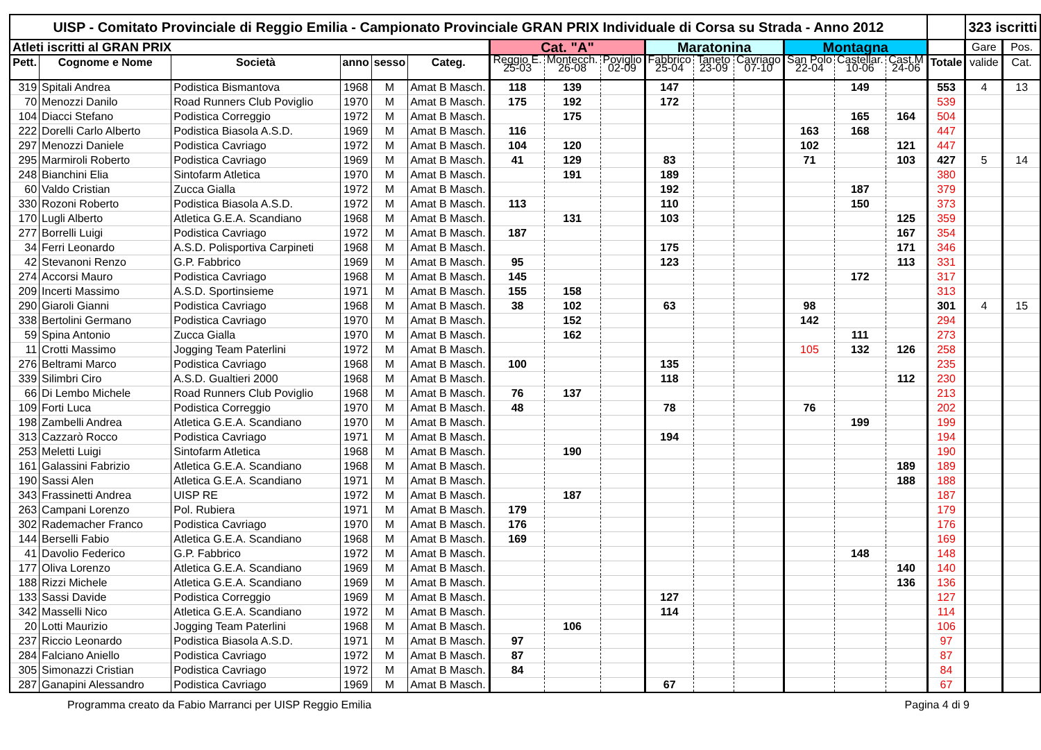| UISP - Comitato Provinciale di Reggio Emilia - Campionato Provinciale GRAN PRIX Individuale di Corsa su Strada - Anno 2012 | | | | | | | | | | | | | | | | 323 iscritti | |
| Atleti iscritti al GRAN PRIX | | | | | | Cat. "A" | | | Maratonina | | | Montagna | | | | Gare | Pos. |
| Pett. | Cognome e Nome | Società | anno | sesso | Categ. | Reggio E. 25-03 | Montecch. 26-08 | Poviglio 02-09 | Fabbrico 25-04 | Taneto 23-09 | Cavriago 07-10 | San Polo 22-04 | Castellar. 10-06 | Cast.M 24-06 | Totale | valide | Cat. |
| 319 | Spitali Andrea | Podistica Bismantova | 1968 | M | Amat B Masch. | 118 | 139 | | 147 | | | | 149 | | 553 | 4 | 13 |
| 70 | Menozzi Danilo | Road Runners Club Poviglio | 1970 | M | Amat B Masch. | 175 | 192 | | 172 | | | | | | 539 | | |
| 104 | Diacci Stefano | Podistica Correggio | 1972 | M | Amat B Masch. | | 175 | | | | | | 165 | 164 | 504 | | |
| 222 | Dorelli Carlo Alberto | Podistica Biasola A.S.D. | 1969 | M | Amat B Masch. | 116 | | | | | | 163 | 168 | | 447 | | |
| 297 | Menozzi Daniele | Podistica Cavriago | 1972 | M | Amat B Masch. | 104 | 120 | | | | | 102 | | 121 | 447 | | |
| 295 | Marmiroli Roberto | Podistica Cavriago | 1969 | M | Amat B Masch. | 41 | 129 | | 83 | | | 71 | | 103 | 427 | 5 | 14 |
| 248 | Bianchini Elia | Sintofarm Atletica | 1970 | M | Amat B Masch. | | 191 | | 189 | | | | | | 380 | | |
| 60 | Valdo Cristian | Zucca Gialla | 1972 | M | Amat B Masch. | | | | 192 | | | | 187 | | 379 | | |
| 330 | Rozoni Roberto | Podistica Biasola A.S.D. | 1972 | M | Amat B Masch. | 113 | | | 110 | | | | 150 | | 373 | | |
| 170 | Lugli Alberto | Atletica G.E.A. Scandiano | 1968 | M | Amat B Masch. | | 131 | | 103 | | | | | 125 | 359 | | |
| 277 | Borrelli Luigi | Podistica Cavriago | 1972 | M | Amat B Masch. | 187 | | | | | | | | 167 | 354 | | |
| 34 | Ferri Leonardo | A.S.D. Polisportiva Carpineti | 1968 | M | Amat B Masch. | | | | 175 | | | | | 171 | 346 | | |
| 42 | Stevanoni Renzo | G.P. Fabbrico | 1969 | M | Amat B Masch. | 95 | | | 123 | | | | | 113 | 331 | | |
| 274 | Accorsi Mauro | Podistica Cavriago | 1968 | M | Amat B Masch. | 145 | | | | | | | 172 | | 317 | | |
| 209 | Incerti Massimo | A.S.D. Sportinsieme | 1971 | M | Amat B Masch. | 155 | 158 | | | | | | | | 313 | | |
| 290 | Giaroli Gianni | Podistica Cavriago | 1968 | M | Amat B Masch. | 38 | 102 | | 63 | | | 98 | | | 301 | 4 | 15 |
| 338 | Bertolini Germano | Podistica Cavriago | 1970 | M | Amat B Masch. | | 152 | | | | | 142 | | | 294 | | |
| 59 | Spina Antonio | Zucca Gialla | 1970 | M | Amat B Masch. | | 162 | | | | | | 111 | | 273 | | |
| 11 | Crotti Massimo | Jogging Team Paterlini | 1972 | M | Amat B Masch. | | | | | | | 105 | 132 | 126 | 258 | | |
| 276 | Beltrami Marco | Podistica Cavriago | 1968 | M | Amat B Masch. | 100 | | | 135 | | | | | | 235 | | |
| 339 | Silimbri Ciro | A.S.D. Gualtieri 2000 | 1968 | M | Amat B Masch. | | | | 118 | | | | | 112 | 230 | | |
| 66 | Di Lembo Michele | Road Runners Club Poviglio | 1968 | M | Amat B Masch. | 76 | 137 | | | | | | | | 213 | | |
| 109 | Forti Luca | Podistica Correggio | 1970 | M | Amat B Masch. | 48 | | | 78 | | | 76 | | | 202 | | |
| 198 | Zambelli Andrea | Atletica G.E.A. Scandiano | 1970 | M | Amat B Masch. | | | | | | | | 199 | | 199 | | |
| 313 | Cazzarò Rocco | Podistica Cavriago | 1971 | M | Amat B Masch. | | | | 194 | | | | | | 194 | | |
| 253 | Meletti Luigi | Sintofarm Atletica | 1968 | M | Amat B Masch. | | 190 | | | | | | | | 190 | | |
| 161 | Galassini Fabrizio | Atletica G.E.A. Scandiano | 1968 | M | Amat B Masch. | | | | | | | | | 189 | 189 | | |
| 190 | Sassi Alen | Atletica G.E.A. Scandiano | 1971 | M | Amat B Masch. | | | | | | | | | 188 | 188 | | |
| 343 | Frassinetti Andrea | UISP RE | 1972 | M | Amat B Masch. | | 187 | | | | | | | | 187 | | |
| 263 | Campani Lorenzo | Pol. Rubiera | 1971 | M | Amat B Masch. | 179 | | | | | | | | | 179 | | |
| 302 | Rademacher Franco | Podistica Cavriago | 1970 | M | Amat B Masch. | 176 | | | | | | | | | 176 | | |
| 144 | Berselli Fabio | Atletica G.E.A. Scandiano | 1968 | M | Amat B Masch. | 169 | | | | | | | | | 169 | | |
| 41 | Davolio Federico | G.P. Fabbrico | 1972 | M | Amat B Masch. | | | | | | | | 148 | | 148 | | |
| 177 | Oliva Lorenzo | Atletica G.E.A. Scandiano | 1969 | M | Amat B Masch. | | | | | | | | | 140 | 140 | | |
| 188 | Rizzi Michele | Atletica G.E.A. Scandiano | 1969 | M | Amat B Masch. | | | | | | | | | 136 | 136 | | |
| 133 | Sassi Davide | Podistica Correggio | 1969 | M | Amat B Masch. | | | | 127 | | | | | | 127 | | |
| 342 | Masselli Nico | Atletica G.E.A. Scandiano | 1972 | M | Amat B Masch. | | | | 114 | | | | | | 114 | | |
| 20 | Lotti Maurizio | Jogging Team Paterlini | 1968 | M | Amat B Masch. | | 106 | | | | | | | | 106 | | |
| 237 | Riccio Leonardo | Podistica Biasola A.S.D. | 1971 | M | Amat B Masch. | 97 | | | | | | | | | 97 | | |
| 284 | Falciano Aniello | Podistica Cavriago | 1972 | M | Amat B Masch. | 87 | | | | | | | | | 87 | | |
| 305 | Simonazzi Cristian | Podistica Cavriago | 1972 | M | Amat B Masch. | 84 | | | | | | | | | 84 | | |
| 287 | Ganapini Alessandro | Podistica Cavriago | 1969 | M | Amat B Masch. | | | | 67 | | | | | | 67 | | |
Programma creato da Fabio Marranci per UISP Reggio Emilia Pagina 4 di 9